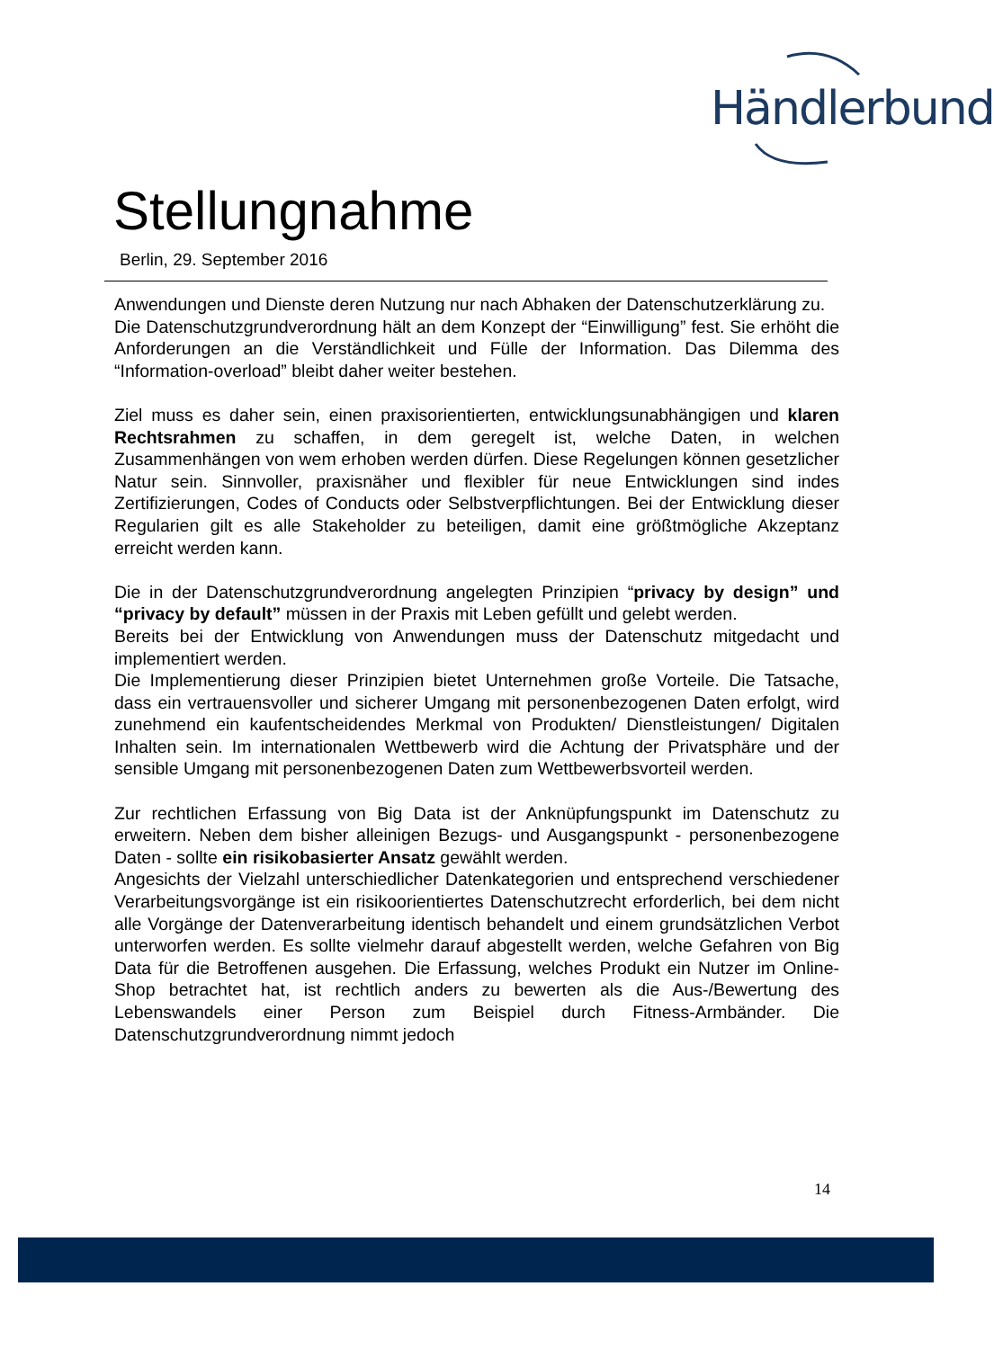Händlerbund
Stellungnahme
Berlin, 29. September 2016
Anwendungen und Dienste deren Nutzung nur nach Abhaken der Datenschutzerklärung zu.
Die Datenschutzgrundverordnung hält an dem Konzept der “Einwilligung” fest. Sie erhöht die Anforderungen an die Verständlichkeit und Fülle der Information. Das Dilemma des “Information-overload” bleibt daher weiter bestehen.
Ziel muss es daher sein, einen praxisorientierten, entwicklungsunabhängigen und klaren Rechtsrahmen zu schaffen, in dem geregelt ist, welche Daten, in welchen Zusammenhängen von wem erhoben werden dürfen. Diese Regelungen können gesetzlicher Natur sein. Sinnvoller, praxisnäher und flexibler für neue Entwicklungen sind indes Zertifizierungen, Codes of Conducts oder Selbstverpflichtungen. Bei der Entwicklung dieser Regularien gilt es alle Stakeholder zu beteiligen, damit eine größtmögliche Akzeptanz erreicht werden kann.
Die in der Datenschutzgrundverordnung angelegten Prinzipien “privacy by design” und “privacy by default” müssen in der Praxis mit Leben gefüllt und gelebt werden.
Bereits bei der Entwicklung von Anwendungen muss der Datenschutz mitgedacht und implementiert werden.
Die Implementierung dieser Prinzipien bietet Unternehmen große Vorteile. Die Tatsache, dass ein vertrauensvoller und sicherer Umgang mit personenbezogenen Daten erfolgt, wird zunehmend ein kaufentscheidendes Merkmal von Produkten/ Dienstleistungen/ Digitalen Inhalten sein. Im internationalen Wettbewerb wird die Achtung der Privatsphäre und der sensible Umgang mit personenbezogenen Daten zum Wettbewerbsvorteil werden.
Zur rechtlichen Erfassung von Big Data ist der Anknüpfungspunkt im Datenschutz zu erweitern. Neben dem bisher alleinigen Bezugs- und Ausgangspunkt - personenbezogene Daten - sollte ein risikobasierter Ansatz gewählt werden.
Angesichts der Vielzahl unterschiedlicher Datenkategorien und entsprechend verschiedener Verarbeitungsvorgänge ist ein risikoorientiertes Datenschutzrecht erforderlich, bei dem nicht alle Vorgänge der Datenverarbeitung identisch behandelt und einem grundsätzlichen Verbot unterworfen werden. Es sollte vielmehr darauf abgestellt werden, welche Gefahren von Big Data für die Betroffenen ausgehen. Die Erfassung, welches Produkt ein Nutzer im Online-Shop betrachtet hat, ist rechtlich anders zu bewerten als die Aus-/Bewertung des Lebenswandels einer Person zum Beispiel durch Fitness-Armbänder. Die Datenschutzgrundverordnung nimmt jedoch
14